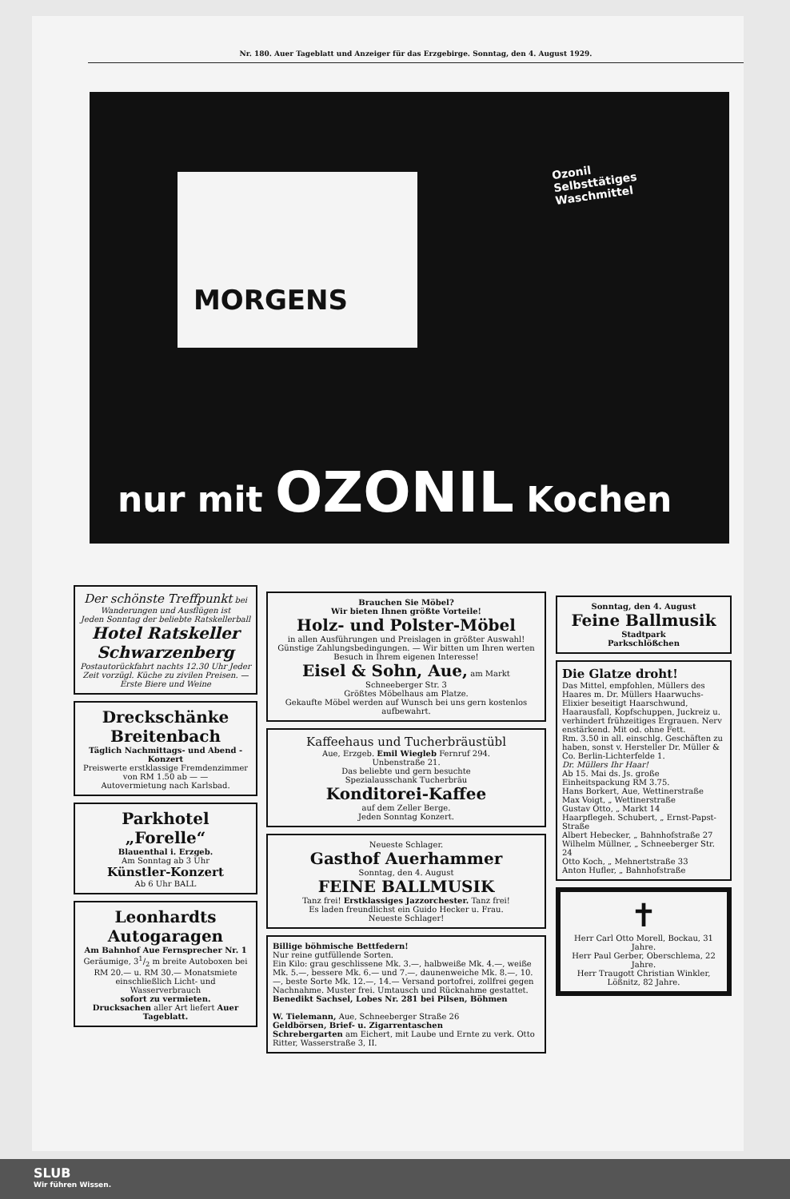Nr. 180. Auer Tageblatt und Anzeiger für das Erzgebirge. Sonntag, den 4. August 1929.
MORGENS
Ozonil Selbsttätiges Waschmittel
nur mit OZONIL Kochen
Der schönste Treffpunkt bei Wanderungen und Ausflügen ist
Jeden Sonntag der beliebte Ratskellerball
Hotel Ratskeller Schwarzenberg
Postautorückfahrt nachts 12.30 Uhr Jeder Zeit vorzügl. Küche zu zivilen Preisen. — Erste Biere und Weine
Dreckschänke Breitenbach
Täglich Nachmittags- und Abend - Konzert
Preiswerte erstklassige Fremdenzimmer von RM 1.50 ab — —
Autovermietung nach Karlsbad.
Parkhotel „Forelle“
Blauenthal i. Erzgeb.
Am Sonntag ab 3 Uhr
Künstler-Konzert
Ab 6 Uhr BALL
Leonhardts Autogaragen
Am Bahnhof Aue Fernsprecher Nr. 1
Geräumige, 31/2 m breite Autoboxen bei RM 20.— u. RM 30.— Monatsmiete einschließlich Licht- und Wasserverbrauch
sofort zu vermieten.
Drucksachen aller Art liefert Auer Tageblatt.
Brauchen Sie Möbel?
Wir bieten Ihnen größte Vorteile!
Holz- und Polster-Möbel
in allen Ausführungen und Preislagen in größter Auswahl! Günstige Zahlungsbedingungen. — Wir bitten um Ihren werten Besuch in Ihrem eigenen Interesse!
Eisel & Sohn, Aue, am Markt Schneeberger Str. 3
Größtes Möbelhaus am Platze.
Gekaufte Möbel werden auf Wunsch bei uns gern kostenlos aufbewahrt.
Kaffeehaus und Tucherbräustübl
Aue, Erzgeb. Emil Wiegleb Fernruf 294.
Unbenstraße 21.
Das beliebte und gern besuchte
Spezialausschank Tucherbräu
Konditorei-Kaffee
auf dem Zeller Berge.
Jeden Sonntag Konzert.
Neueste Schlager.
Gasthof Auerhammer
Sonntag, den 4. August
FEINE BALLMUSIK
Tanz frei! Erstklassiges Jazzorchester. Tanz frei!
Es laden freundlichst ein Guido Hecker u. Frau.
Neueste Schlager!
Billige böhmische Bettfedern!
Nur reine gutfüllende Sorten.
Ein Kilo: grau geschlissene Mk. 3.—, halbweiße Mk. 4.—, weiße Mk. 5.—, bessere Mk. 6.— und 7.—, daunenweiche Mk. 8.—, 10.—, beste Sorte Mk. 12.—, 14.— Versand portofrei, zollfrei gegen Nachnahme. Muster frei. Umtausch und Rücknahme gestattet.
Benedikt Sachsel, Lobes Nr. 281 bei Pilsen, Böhmen
W. Tielemann, Aue, Schneeberger Straße 26
Geldbörsen, Brief- u. Zigarrentaschen
Schrebergarten am Eichert, mit Laube und Ernte zu verk. Otto Ritter, Wasserstraße 3, II.
Sonntag, den 4. August
Feine Ballmusik
Stadtpark
Parkschlößchen
Die Glatze droht!
Das Mittel, empfohlen, Müllers des Haares m. Dr. Müllers Haarwuchs-Elixier beseitigt Haarschwund, Haarausfall, Kopfschuppen, Juckreiz u. verhindert frühzeitiges Ergrauen. Nerv enstärkend. Mit od. ohne Fett.
Rm. 3.50 in all. einschlg. Geschäften zu haben, sonst v. Hersteller Dr. Müller & Co. Berlin-Lichterfelde 1.
Dr. Müllers Ihr Haar!
Ab 15. Mai ds. Js. große Einheitspackung RM 3.75.
Hans Borkert, Aue, Wettinerstraße
Max Voigt, „ Wettinerstraße
Gustav Otto, „ Markt 14
Haarpflegeh. Schubert, „ Ernst-Papst-Straße
Albert Hebecker, „ Bahnhofstraße 27
Wilhelm Müllner, „ Schneeberger Str. 24
Otto Koch, „ Mehnertstraße 33
Anton Hufler, „ Bahnhofstraße
✝
Herr Carl Otto Morell, Bockau, 31 Jahre.
Herr Paul Gerber, Oberschlema, 22 Jahre.
Herr Traugott Christian Winkler, Lößnitz, 82 Jahre.
SLUB
Wir führen Wissen.